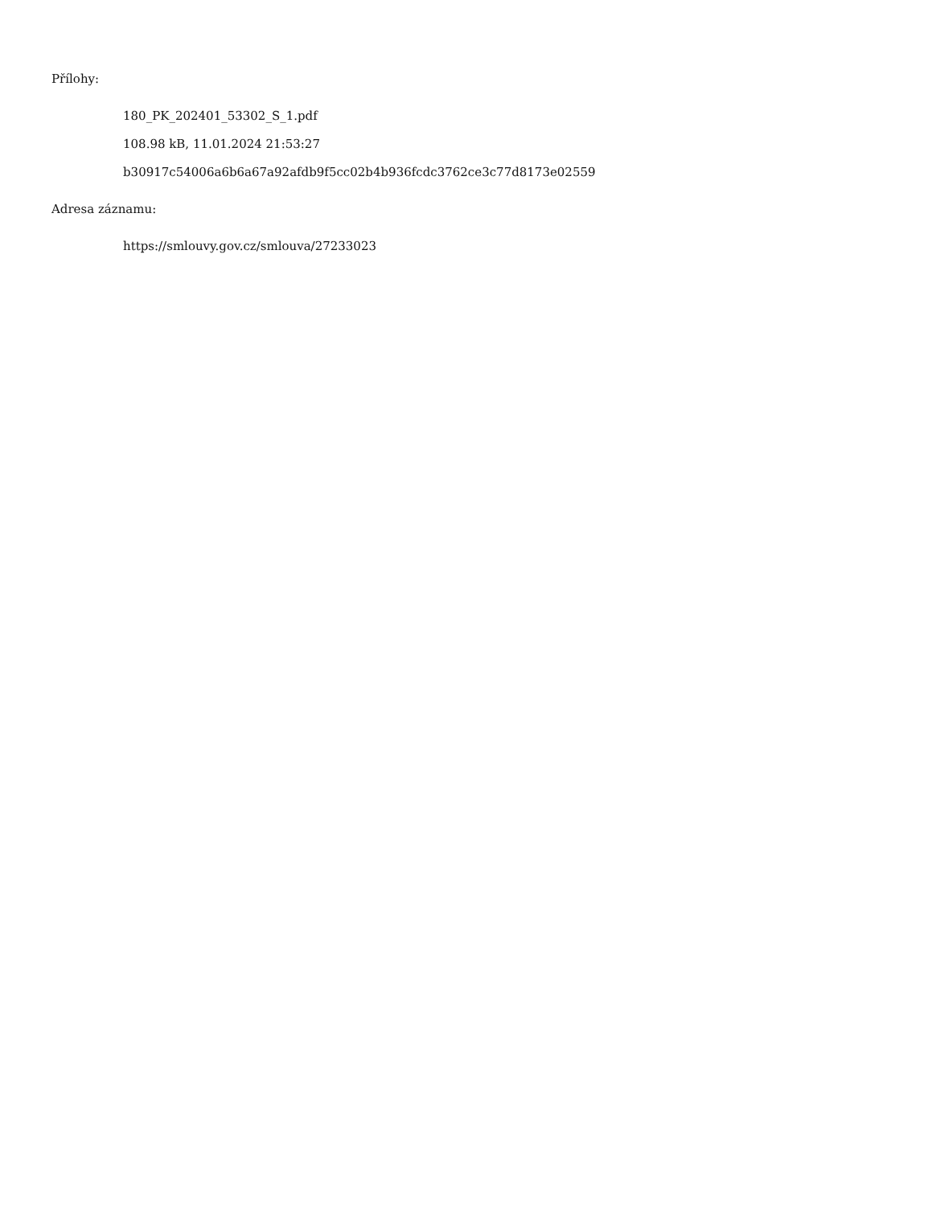Přílohy:
180_PK_202401_53302_S_1.pdf
108.98 kB, 11.01.2024 21:53:27
b30917c54006a6b6a67a92afdb9f5cc02b4b936fcdc3762ce3c77d8173e02559
Adresa záznamu:
https://smlouvy.gov.cz/smlouva/27233023